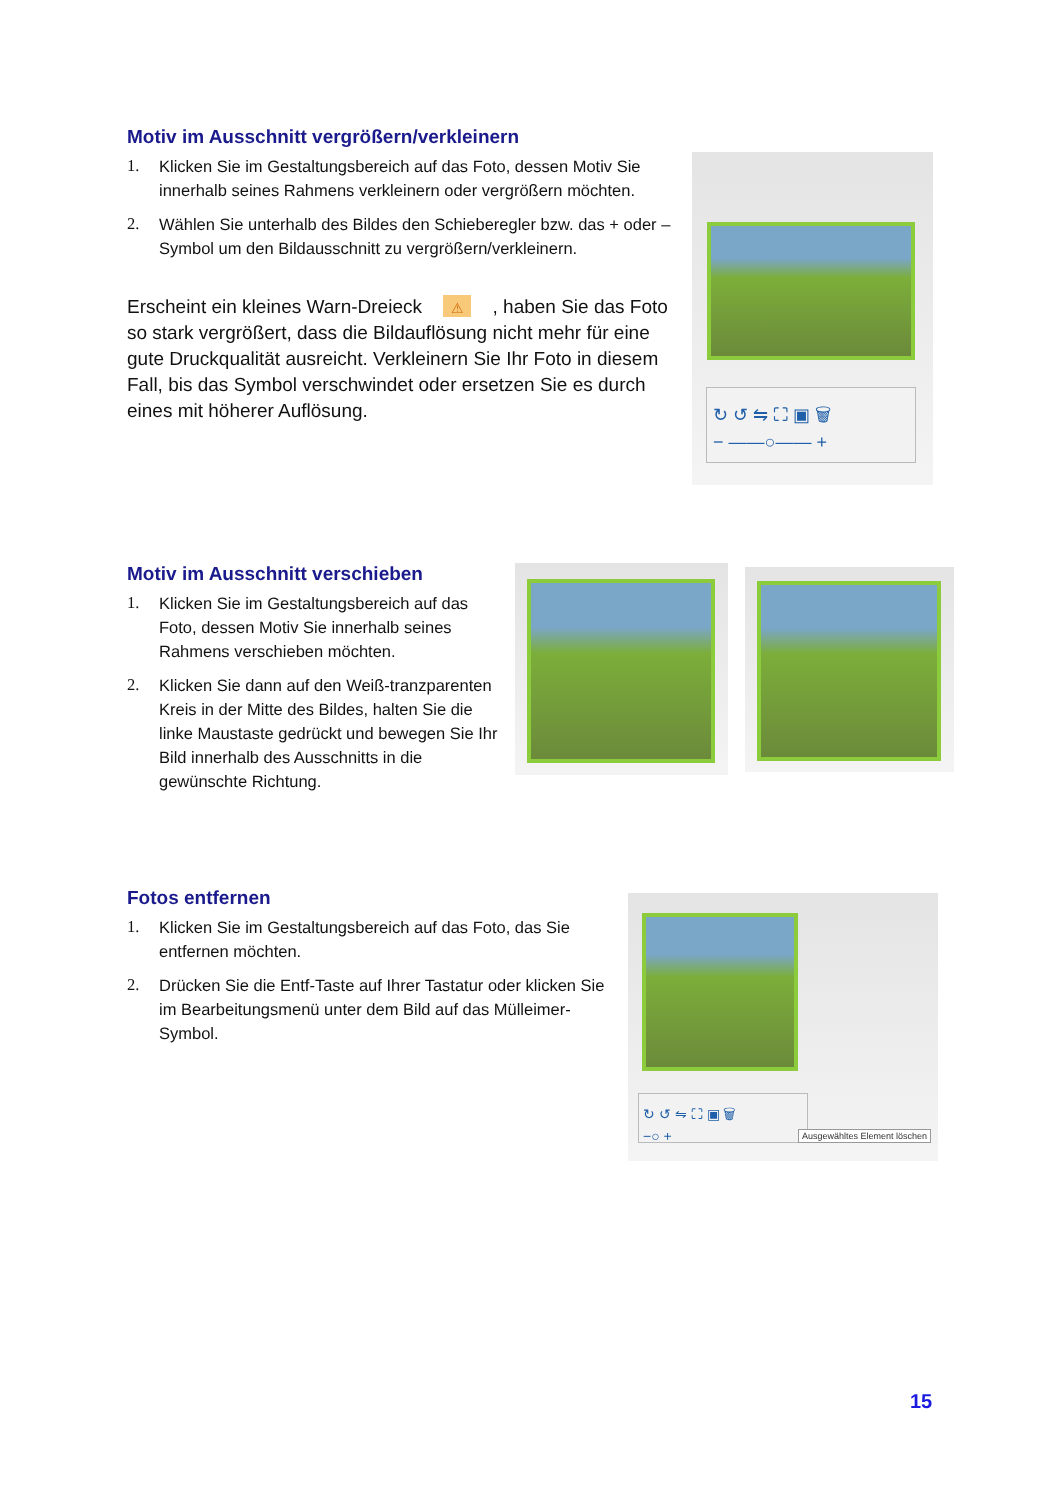Motiv im Ausschnitt vergrößern/verkleinern
1. Klicken Sie im Gestaltungsbereich auf das Foto, dessen Motiv Sie innerhalb seines Rahmens verkleinern oder vergrößern möchten.
2. Wählen Sie unterhalb des Bildes den Schieberegler bzw. das + oder – Symbol um den Bildausschnitt zu vergrößern/verkleinern.
Erscheint ein kleines Warn-Dreieck ⚠ , haben Sie das Foto so stark vergrößert, dass die Bildauflösung nicht mehr für eine gute Druckqualität ausreicht. Verkleinern Sie Ihr Foto in diesem Fall, bis das Symbol verschwindet oder ersetzen Sie es durch eines mit höherer Auflösung.
↻ ↺ ⇋ ⛶ ▣ 🗑
− ——○—— +
Motiv im Ausschnitt verschieben
1. Klicken Sie im Gestaltungsbereich auf das Foto, dessen Motiv Sie innerhalb seines Rahmens verschieben möchten.
2. Klicken Sie dann auf den Weiß-tranzparenten Kreis in der Mitte des Bildes, halten Sie die linke Maustaste gedrückt und bewegen Sie Ihr Bild innerhalb des Ausschnitts in die gewünschte Richtung.
Fotos entfernen
1. Klicken Sie im Gestaltungsbereich auf das Foto, das Sie entfernen möchten.
2. Drücken Sie die Entf-Taste auf Ihrer Tastatur oder klicken Sie im Bearbeitungsmenü unter dem Bild auf das Mülleimer-Symbol.
↻ ↺ ⇋ ⛶ ▣ 🗑
−○ +
Ausgewähltes Element löschen
15